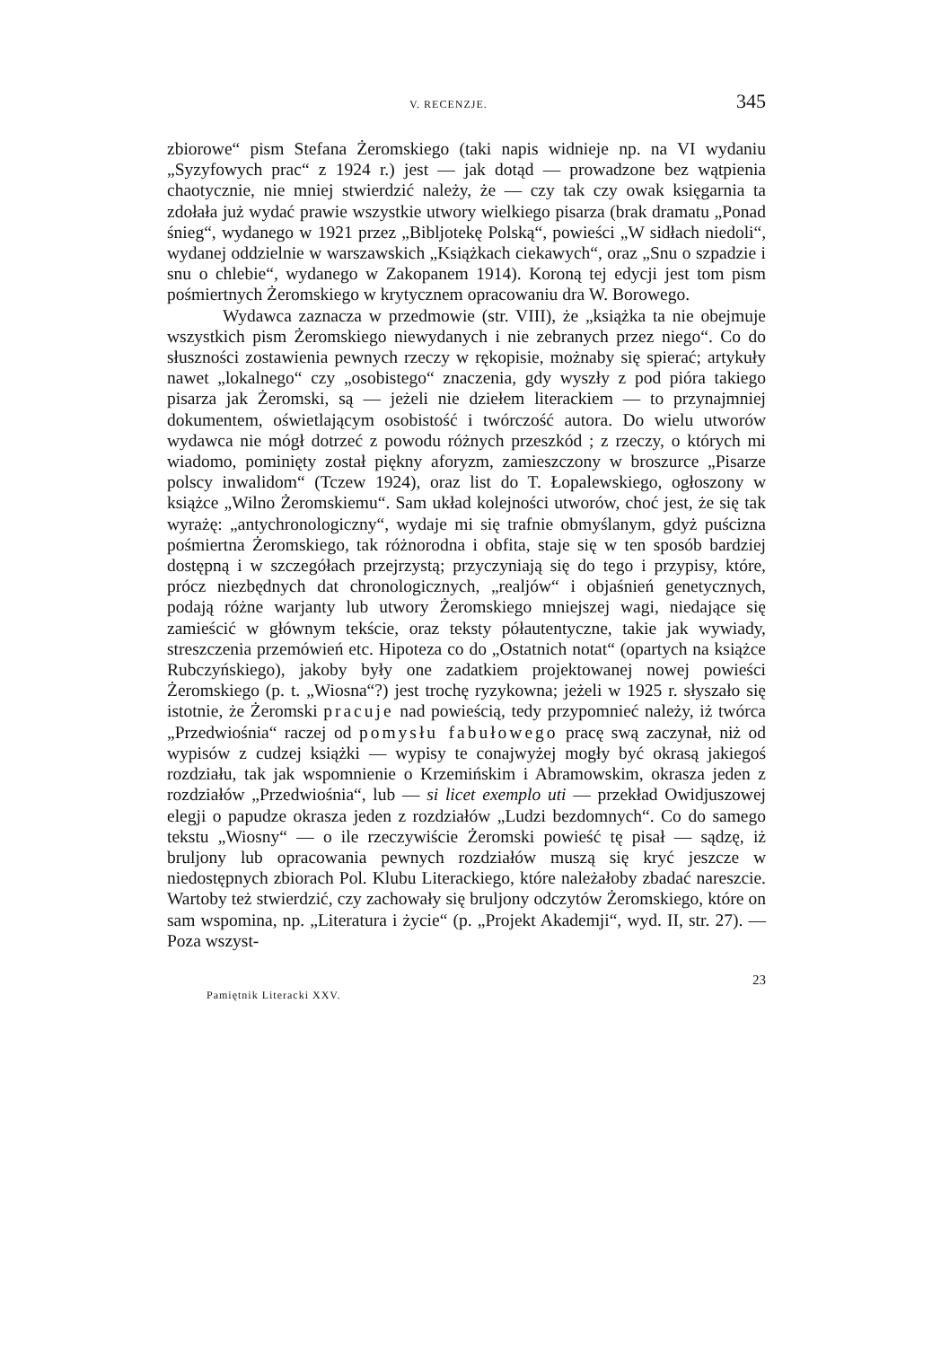V. RECENZJE. 345
zbiorowe“ pism Stefana Żeromskiego (taki napis widnieje np. na VI wydaniu „Syzyfowych prac“ z 1924 r.) jest — jak dotąd — prowadzone bez wątpienia chaotycznie, nie mniej stwierdzić należy, że — czy tak czy owak księgarnia ta zdołała już wydać prawie wszystkie utwory wielkiego pisarza (brak dramatu „Ponad śnieg“, wydanego w 1921 przez „Bibljotekę Polską“, powieści „W sidłach niedoli“, wydanej oddzielnie w warszawskich „Książkach ciekawych“, oraz „Snu o szpadzie i snu o chlebie“, wydanego w Zakopanem 1914). Koroną tej edycji jest tom pism pośmiertnych Żeromskiego w krytycznem opracowaniu dra W. Borowego.
Wydawca zaznacza w przedmowie (str. VIII), że „książka ta nie obejmuje wszystkich pism Żeromskiego niewydanych i nie zebranych przez niego“. Co do słuszności zostawienia pewnych rzeczy w rękopisie, możnaby się spierać; artykuły nawet „lokalnego“ czy „osobistego“ znaczenia, gdy wyszły z pod pióra takiego pisarza jak Żeromski, są — jeżeli nie dziełem literackiem — to przynajmniej dokumentem, oświetlającym osobistość i twórczość autora. Do wielu utworów wydawca nie mógł dotrzeć z powodu różnych przeszkód ; z rzeczy, o których mi wiadomo, pominięty został piękny aforyzm, zamieszczony w broszurce „Pisarze polscy inwalidom“ (Tczew 1924), oraz list do T. Łopalewskiego, ogłoszony w książce „Wilno Żeromskiemu“. Sam układ kolejności utworów, choć jest, że się tak wyrażę: „antychronologiczny“, wydaje mi się trafnie obmyślanym, gdyż puścizna pośmiertna Żeromskiego, tak różnorodna i obfita, staje się w ten sposób bardziej dostępną i w szczegółach przejrzystą; przyczyniają się do tego i przypisy, które, prócz niezbędnych dat chronologicznych, „realjów“ i objaśnień genetycznych, podają różne warjanty lub utwory Żeromskiego mniejszej wagi, niedające się zamieścić w głównym tekście, oraz teksty półautentyczne, takie jak wywiady, streszczenia przemówień etc. Hipoteza co do „Ostatnich notat“ (opartych na książce Rubczyńskiego), jakoby były one zadatkiem projektowanej nowej powieści Żeromskiego (p. t. „Wiosna“?) jest trochę ryzykowna; jeżeli w 1925 r. słyszało się istotnie, że Żeromski pracuje nad powieścią, tedy przypomnieć należy, iż twórca „Przedwiośnia“ raczej od pomysłu fabułowego pracę swą zaczynał, niż od wypisów z cudzej książki — wypisy te conajwyżej mogły być okrasą jakiegoś rozdziału, tak jak wspomnienie o Krzemińskim i Abramowskim, okrasza jeden z rozdziałów „Przedwiośnia“, lub — si licet exemplo uti — przekład Owidjuszowej elegji o papudze okrasza jeden z rozdziałów „Ludzi bezdomnych“. Co do samego tekstu „Wiosny“ — o ile rzeczywiście Żeromski powieść tę pisał — sądzę, iż bruljony lub opracowania pewnych rozdziałów muszą się kryć jeszcze w niedostępnych zbiorach Pol. Klubu Literackiego, które należałoby zbadać nareszcie. Wartoby też stwierdzić, czy zachowały się bruljony odczytów Żeromskiego, które on sam wspomina, np. „Literatura i życie“ (p. „Projekt Akademji“, wyd. II, str. 27). — Poza wszyst-
Pamiętnik Literacki XXV. 23